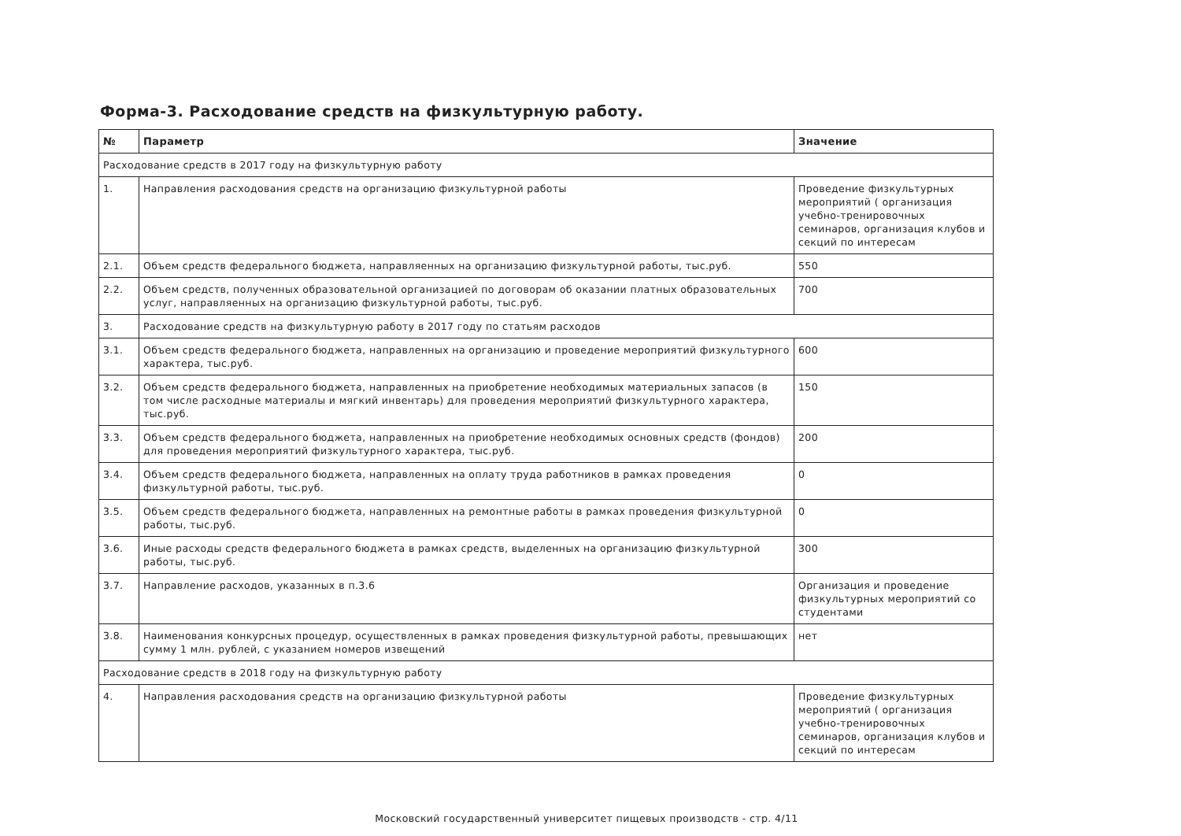Форма-3. Расходование средств на физкультурную работу.
| № | Параметр | Значение |
| --- | --- | --- |
| Расходование средств в 2017 году на физкультурную работу | | |
| 1. | Направления расходования средств на организацию физкультурной работы | Проведение физкультурных мероприятий ( организация учебно-тренировочных семинаров, организация клубов и секций по интересам |
| 2.1. | Объем средств федерального бюджета, направляенных на организацию физкультурной работы, тыс.руб. | 550 |
| 2.2. | Объем средств, полученных образовательной организацией по договорам об оказании платных образовательных услуг, направляенных на организацию физкультурной работы, тыс.руб. | 700 |
| 3. | Расходование средств на физкультурную работу в 2017 году по статьям расходов | |
| 3.1. | Объем средств федерального бюджета, направленных на организацию и проведение мероприятий физкультурного характера, тыс.руб. | 600 |
| 3.2. | Объем средств федерального бюджета, направленных на приобретение необходимых материальных запасов (в том числе расходные материалы и мягкий инвентарь) для проведения мероприятий физкультурного характера, тыс.руб. | 150 |
| 3.3. | Объем средств федерального бюджета, направленных на приобретение необходимых основных средств (фондов) для проведения мероприятий физкультурного характера, тыс.руб. | 200 |
| 3.4. | Объем средств федерального бюджета, направленных на оплату труда работников в рамках проведения физкультурной работы, тыс.руб. | 0 |
| 3.5. | Объем средств федерального бюджета, направленных на ремонтные работы в рамках проведения физкультурной работы, тыс.руб. | 0 |
| 3.6. | Иные расходы средств федерального бюджета в рамках средств, выделенных на организацию физкультурной работы, тыс.руб. | 300 |
| 3.7. | Направление расходов, указанных в п.3.6 | Организация и проведение физкультурных мероприятий со студентами |
| 3.8. | Наименования конкурсных процедур, осуществленных в рамках проведения физкультурной работы, превышающих сумму 1 млн. рублей, с указанием номеров извещений | нет |
| Расходование средств в 2018 году на физкультурную работу | | |
| 4. | Направления расходования средств на организацию физкультурной работы | Проведение физкультурных мероприятий ( организация учебно-тренировочных семинаров, организация клубов и секций по интересам |
Московский государственный университет пищевых производств - стр. 4/11